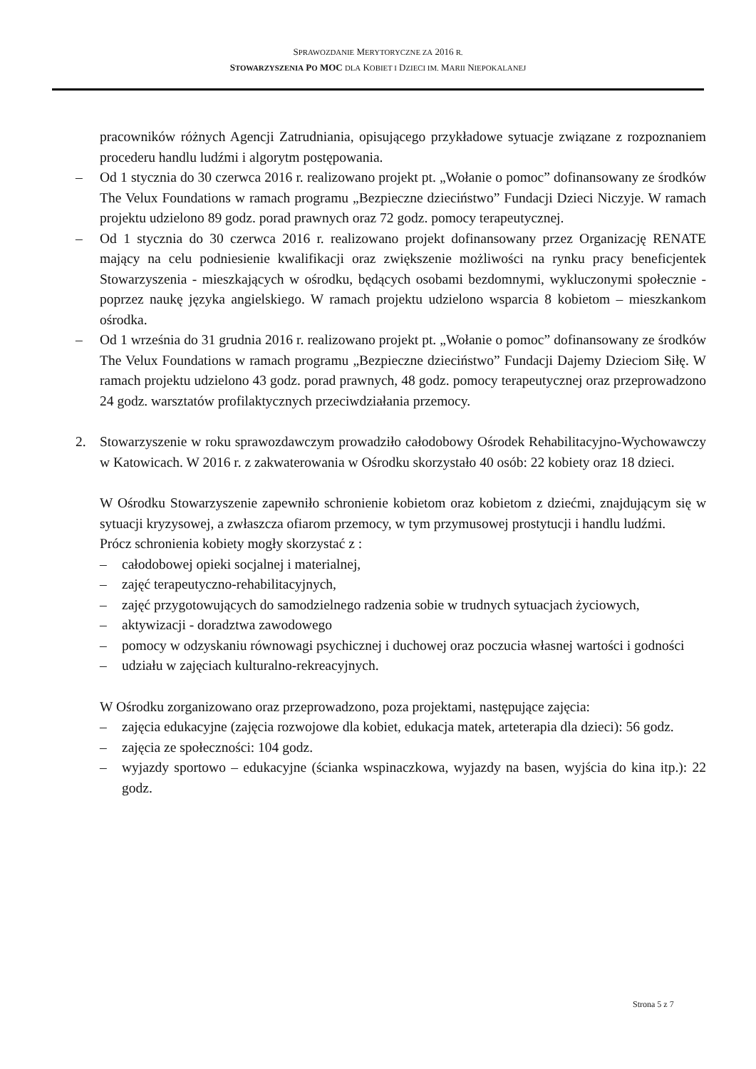SPRAWOZDANIE MERYTORYCZNE ZA 2016 R.
STOWARZYSZENIA PO MOC DLA KOBIET I DZIECI IM. MARII NIEPOKALANEJ
pracowników różnych Agencji Zatrudniania, opisującego przykładowe sytuacje związane z rozpoznaniem procederu handlu ludźmi i algorytm postępowania.
– Od 1 stycznia do 30 czerwca 2016 r. realizowano projekt pt. „Wołanie o pomoc” dofinansowany ze środków The Velux Foundations w ramach programu „Bezpieczne dzieciństwo” Fundacji Dzieci Niczyje. W ramach projektu udzielono 89 godz. porad prawnych oraz 72 godz. pomocy terapeutycznej.
– Od 1 stycznia do 30 czerwca 2016 r. realizowano projekt dofinansowany przez Organizację RENATE mający na celu podniesienie kwalifikacji oraz zwiększenie możliwości na rynku pracy beneficjentek Stowarzyszenia - mieszkających w ośrodku, będących osobami bezdomnymi, wykluczonymi społecznie - poprzez naukę języka angielskiego. W ramach projektu udzielono wsparcia 8 kobietom – mieszkankom ośrodka.
– Od 1 września do 31 grudnia 2016 r. realizowano projekt pt. „Wołanie o pomoc” dofinansowany ze środków The Velux Foundations w ramach programu „Bezpieczne dzieciństwo” Fundacji Dajemy Dzieciom Siłę. W ramach projektu udzielono 43 godz. porad prawnych, 48 godz. pomocy terapeutycznej oraz przeprowadzono 24 godz. warsztatów profilaktycznych przeciwdziałania przemocy.
2. Stowarzyszenie w roku sprawozdawczym prowadziło całodobowy Ośrodek Rehabilitacyjno-Wychowawczy w Katowicach. W 2016 r. z zakwaterowania w Ośrodku skorzystało 40 osób: 22 kobiety oraz 18 dzieci.
W Ośrodku Stowarzyszenie zapewniło schronienie kobietom oraz kobietom z dziećmi, znajdującym się w sytuacji kryzysowej, a zwłaszcza ofiarom przemocy, w tym przymusowej prostytucji i handlu ludźmi.
Prócz schronienia kobiety mogły skorzystać z :
– całodobowej opieki socjalnej i materialnej,
– zajęć terapeutyczno-rehabilitacyjnych,
– zajęć przygotowujących do samodzielnego radzenia sobie w trudnych sytuacjach życiowych,
– aktywizacji - doradztwa zawodowego
– pomocy w odzyskaniu równowagi psychicznej i duchowej oraz poczucia własnej wartości i godności
– udziału w zajęciach kulturalno-rekreacyjnych.
W Ośrodku zorganizowano oraz przeprowadzono, poza projektami, następujące zajęcia:
– zajęcia edukacyjne (zajęcia rozwojowe dla kobiet, edukacja matek, arteterapia dla dzieci): 56 godz.
– zajęcia ze społeczności: 104 godz.
– wyjazdy sportowo – edukacyjne (ścianka wspinaczkowa, wyjazdy na basen, wyjścia do kina itp.): 22 godz.
Strona 5 z 7